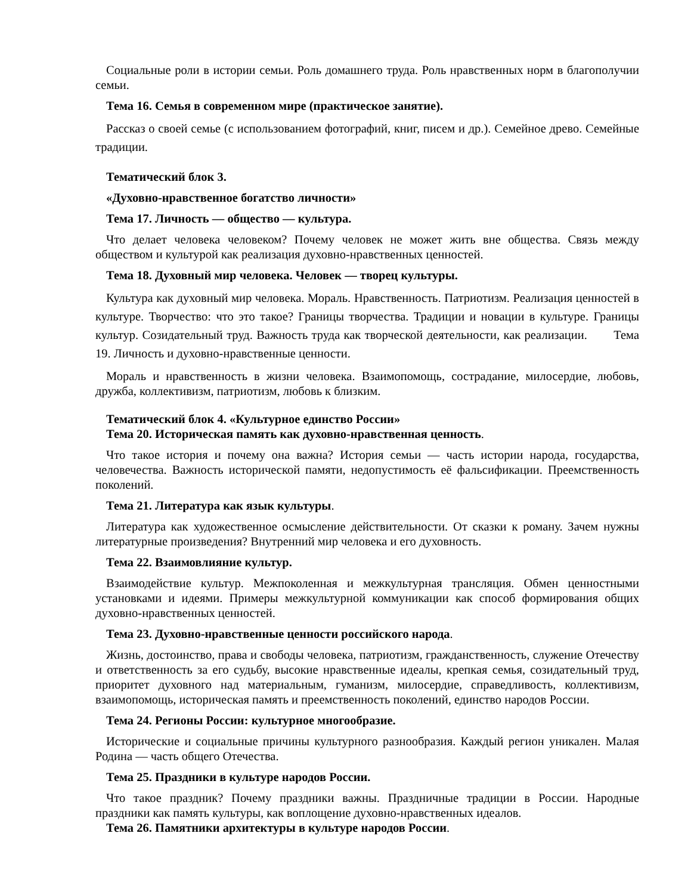Социальные роли в истории семьи. Роль домашнего труда. Роль нравственных норм в благополучии семьи.
Тема 16. Семья в современном мире (практическое занятие).
Рассказ о своей семье (с использованием фотографий, книг, писем и др.). Семейное древо. Семейные традиции.
Тематический блок 3.
«Духовно-нравственное богатство личности»
Тема 17. Личность — общество — культура.
Что делает человека человеком? Почему человек не может жить вне общества. Связь между обществом и культурой как реализация духовно-нравственных ценностей.
Тема 18. Духовный мир человека. Человек — творец культуры.
Культура как духовный мир человека. Мораль. Нравственность. Патриотизм. Реализация ценностей в культуре. Творчество: что это такое? Границы творчества. Традиции и новации в культуре. Границы культур. Созидательный труд. Важность труда как творческой деятельности, как реализации. Тема 19. Личность и духовно-нравственные ценности.
Мораль и нравственность в жизни человека. Взаимопомощь, сострадание, милосердие, любовь, дружба, коллективизм, патриотизм, любовь к близким.
Тематический блок 4. «Культурное единство России»
Тема 20. Историческая память как духовно-нравственная ценность.
Что такое история и почему она важна? История семьи — часть истории народа, государства, человечества. Важность исторической памяти, недопустимость её фальсификации. Преемственность поколений.
Тема 21. Литература как язык культуры.
Литература как художественное осмысление действительности. От сказки к роману. Зачем нужны литературные произведения? Внутренний мир человека и его духовность.
Тема 22. Взаимовлияние культур.
Взаимодействие культур. Межпоколенная и межкультурная трансляция. Обмен ценностными установками и идеями. Примеры межкультурной коммуникации как способ формирования общих духовно-нравственных ценностей.
Тема 23. Духовно-нравственные ценности российского народа.
Жизнь, достоинство, права и свободы человека, патриотизм, гражданственность, служение Отечеству и ответственность за его судьбу, высокие нравственные идеалы, крепкая семья, созидательный труд, приоритет духовного над материальным, гуманизм, милосердие, справедливость, коллективизм, взаимопомощь, историческая память и преемственность поколений, единство народов России.
Тема 24. Регионы России: культурное многообразие.
Исторические и социальные причины культурного разнообразия. Каждый регион уникален. Малая Родина — часть общего Отечества.
Тема 25. Праздники в культуре народов России.
Что такое праздник? Почему праздники важны. Праздничные традиции в России. Народные праздники как память культуры, как воплощение духовно-нравственных идеалов.
Тема 26. Памятники архитектуры в культуре народов России.